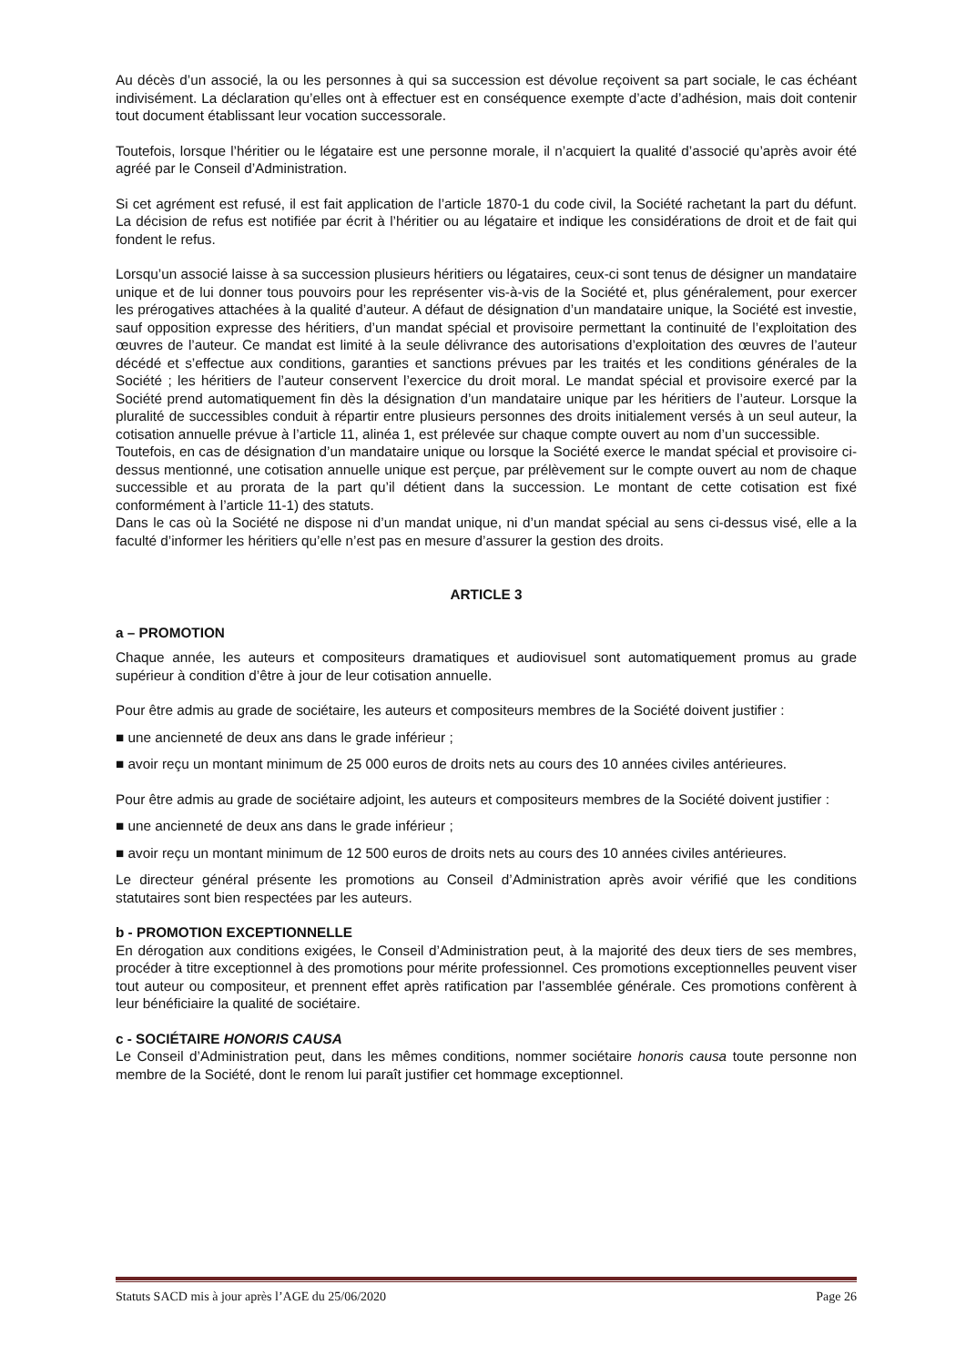Au décès d’un associé, la ou les personnes à qui sa succession est dévolue reçoivent sa part sociale, le cas échéant indivisément. La déclaration qu’elles ont à effectuer est en conséquence exempte d’acte d’adhésion, mais doit contenir tout document établissant leur vocation successorale.
Toutefois, lorsque l’héritier ou le légataire est une personne morale, il n’acquiert la qualité d’associé qu’après avoir été agréé par le Conseil d’Administration.
Si cet agrément est refusé, il est fait application de l’article 1870-1 du code civil, la Société rachetant la part du défunt. La décision de refus est notifiée par écrit à l’héritier ou au légataire et indique les considérations de droit et de fait qui fondent le refus.
Lorsqu’un associé laisse à sa succession plusieurs héritiers ou légataires, ceux-ci sont tenus de désigner un mandataire unique et de lui donner tous pouvoirs pour les représenter vis-à-vis de la Société et, plus généralement, pour exercer les prérogatives attachées à la qualité d’auteur. A défaut de désignation d’un mandataire unique, la Société est investie, sauf opposition expresse des héritiers, d’un mandat spécial et provisoire permettant la continuité de l’exploitation des œuvres de l’auteur. Ce mandat est limité à la seule délivrance des autorisations d’exploitation des œuvres de l’auteur décédé et s’effectue aux conditions, garanties et sanctions prévues par les traités et les conditions générales de la Société ; les héritiers de l’auteur conservent l’exercice du droit moral. Le mandat spécial et provisoire exercé par la Société prend automatiquement fin dès la désignation d’un mandataire unique par les héritiers de l’auteur. Lorsque la pluralité de successibles conduit à répartir entre plusieurs personnes des droits initialement versés à un seul auteur, la cotisation annuelle prévue à l’article 11, alinéa 1, est prélevée sur chaque compte ouvert au nom d’un successible.
Toutefois, en cas de désignation d’un mandataire unique ou lorsque la Société exerce le mandat spécial et provisoire ci-dessus mentionné, une cotisation annuelle unique est perçue, par prélèvement sur le compte ouvert au nom de chaque successible et au prorata de la part qu’il détient dans la succession. Le montant de cette cotisation est fixé conformément à l’article 11-1) des statuts.
Dans le cas où la Société ne dispose ni d’un mandat unique, ni d’un mandat spécial au sens ci-dessus visé, elle a la faculté d’informer les héritiers qu’elle n’est pas en mesure d’assurer la gestion des droits.
ARTICLE 3
a – PROMOTION
Chaque année, les auteurs et compositeurs dramatiques et audiovisuel sont automatiquement promus au grade supérieur à condition d’être à jour de leur cotisation annuelle.
Pour être admis au grade de sociétaire, les auteurs et compositeurs membres de la Société doivent justifier :
■ une ancienneté de deux ans dans le grade inférieur ;
■ avoir reçu un montant minimum de 25 000 euros de droits nets au cours des 10 années civiles antérieures.
Pour être admis au grade de sociétaire adjoint, les auteurs et compositeurs membres de la Société doivent justifier :
■ une ancienneté de deux ans dans le grade inférieur ;
■ avoir reçu un montant minimum de 12 500 euros de droits nets au cours des 10 années civiles antérieures.
Le directeur général présente les promotions au Conseil d’Administration après avoir vérifié que les conditions statutaires sont bien respectées par les auteurs.
b - PROMOTION EXCEPTIONNELLE
En dérogation aux conditions exigées, le Conseil d’Administration peut, à la majorité des deux tiers de ses membres, procéder à titre exceptionnel à des promotions pour mérite professionnel. Ces promotions exceptionnelles peuvent viser tout auteur ou compositeur, et prennent effet après ratification par l’assemblée générale. Ces promotions confèrent à leur bénéficiaire la qualité de sociétaire.
c - SOCIÉTAIRE HONORIS CAUSA
Le Conseil d’Administration peut, dans les mêmes conditions, nommer sociétaire honoris causa toute personne non membre de la Société, dont le renom lui paraît justifier cet hommage exceptionnel.
Statuts SACD mis à jour après l’AGE du 25/06/2020 Page 26